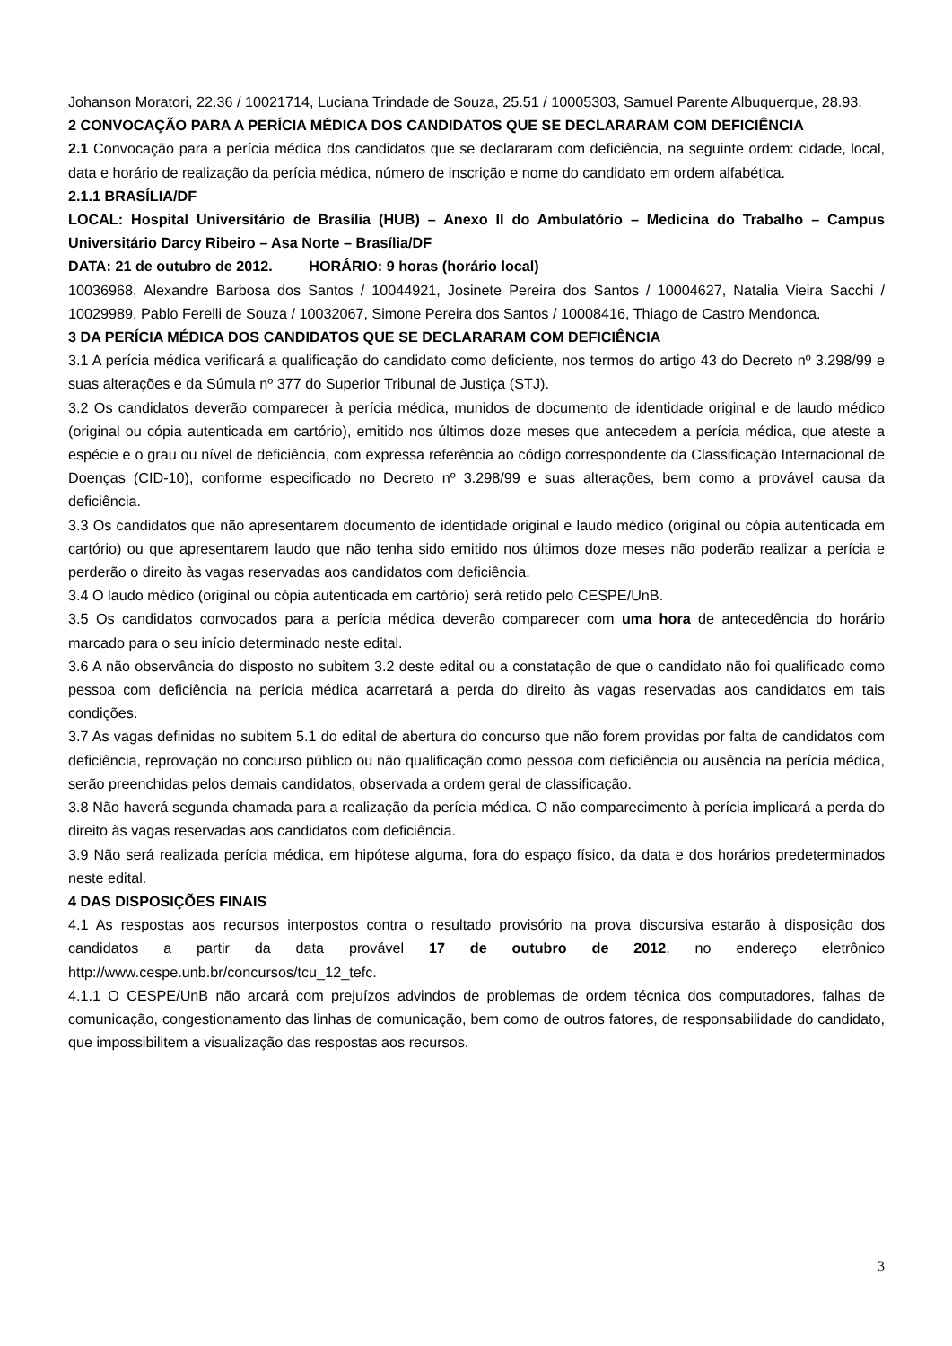Johanson Moratori, 22.36 / 10021714, Luciana Trindade de Souza, 25.51 / 10005303, Samuel Parente Albuquerque, 28.93.
2 CONVOCAÇÃO PARA A PERÍCIA MÉDICA DOS CANDIDATOS QUE SE DECLARARAM COM DEFICIÊNCIA
2.1 Convocação para a perícia médica dos candidatos que se declararam com deficiência, na seguinte ordem: cidade, local, data e horário de realização da perícia médica, número de inscrição e nome do candidato em ordem alfabética.
2.1.1 BRASÍLIA/DF
LOCAL: Hospital Universitário de Brasília (HUB) – Anexo II do Ambulatório – Medicina do Trabalho – Campus Universitário Darcy Ribeiro – Asa Norte – Brasília/DF
DATA: 21 de outubro de 2012. HORÁRIO: 9 horas (horário local)
10036968, Alexandre Barbosa dos Santos / 10044921, Josinete Pereira dos Santos / 10004627, Natalia Vieira Sacchi / 10029989, Pablo Ferelli de Souza / 10032067, Simone Pereira dos Santos / 10008416, Thiago de Castro Mendonca.
3 DA PERÍCIA MÉDICA DOS CANDIDATOS QUE SE DECLARARAM COM DEFICIÊNCIA
3.1 A perícia médica verificará a qualificação do candidato como deficiente, nos termos do artigo 43 do Decreto nº 3.298/99 e suas alterações e da Súmula nº 377 do Superior Tribunal de Justiça (STJ).
3.2 Os candidatos deverão comparecer à perícia médica, munidos de documento de identidade original e de laudo médico (original ou cópia autenticada em cartório), emitido nos últimos doze meses que antecedem a perícia médica, que ateste a espécie e o grau ou nível de deficiência, com expressa referência ao código correspondente da Classificação Internacional de Doenças (CID-10), conforme especificado no Decreto nº 3.298/99 e suas alterações, bem como a provável causa da deficiência.
3.3 Os candidatos que não apresentarem documento de identidade original e laudo médico (original ou cópia autenticada em cartório) ou que apresentarem laudo que não tenha sido emitido nos últimos doze meses não poderão realizar a perícia e perderão o direito às vagas reservadas aos candidatos com deficiência.
3.4 O laudo médico (original ou cópia autenticada em cartório) será retido pelo CESPE/UnB.
3.5 Os candidatos convocados para a perícia médica deverão comparecer com uma hora de antecedência do horário marcado para o seu início determinado neste edital.
3.6 A não observância do disposto no subitem 3.2 deste edital ou a constatação de que o candidato não foi qualificado como pessoa com deficiência na perícia médica acarretará a perda do direito às vagas reservadas aos candidatos em tais condições.
3.7 As vagas definidas no subitem 5.1 do edital de abertura do concurso que não forem providas por falta de candidatos com deficiência, reprovação no concurso público ou não qualificação como pessoa com deficiência ou ausência na perícia médica, serão preenchidas pelos demais candidatos, observada a ordem geral de classificação.
3.8 Não haverá segunda chamada para a realização da perícia médica. O não comparecimento à perícia implicará a perda do direito às vagas reservadas aos candidatos com deficiência.
3.9 Não será realizada perícia médica, em hipótese alguma, fora do espaço físico, da data e dos horários predeterminados neste edital.
4 DAS DISPOSIÇÕES FINAIS
4.1 As respostas aos recursos interpostos contra o resultado provisório na prova discursiva estarão à disposição dos candidatos a partir da data provável 17 de outubro de 2012, no endereço eletrônico http://www.cespe.unb.br/concursos/tcu_12_tefc.
4.1.1 O CESPE/UnB não arcará com prejuízos advindos de problemas de ordem técnica dos computadores, falhas de comunicação, congestionamento das linhas de comunicação, bem como de outros fatores, de responsabilidade do candidato, que impossibilitem a visualização das respostas aos recursos.
3